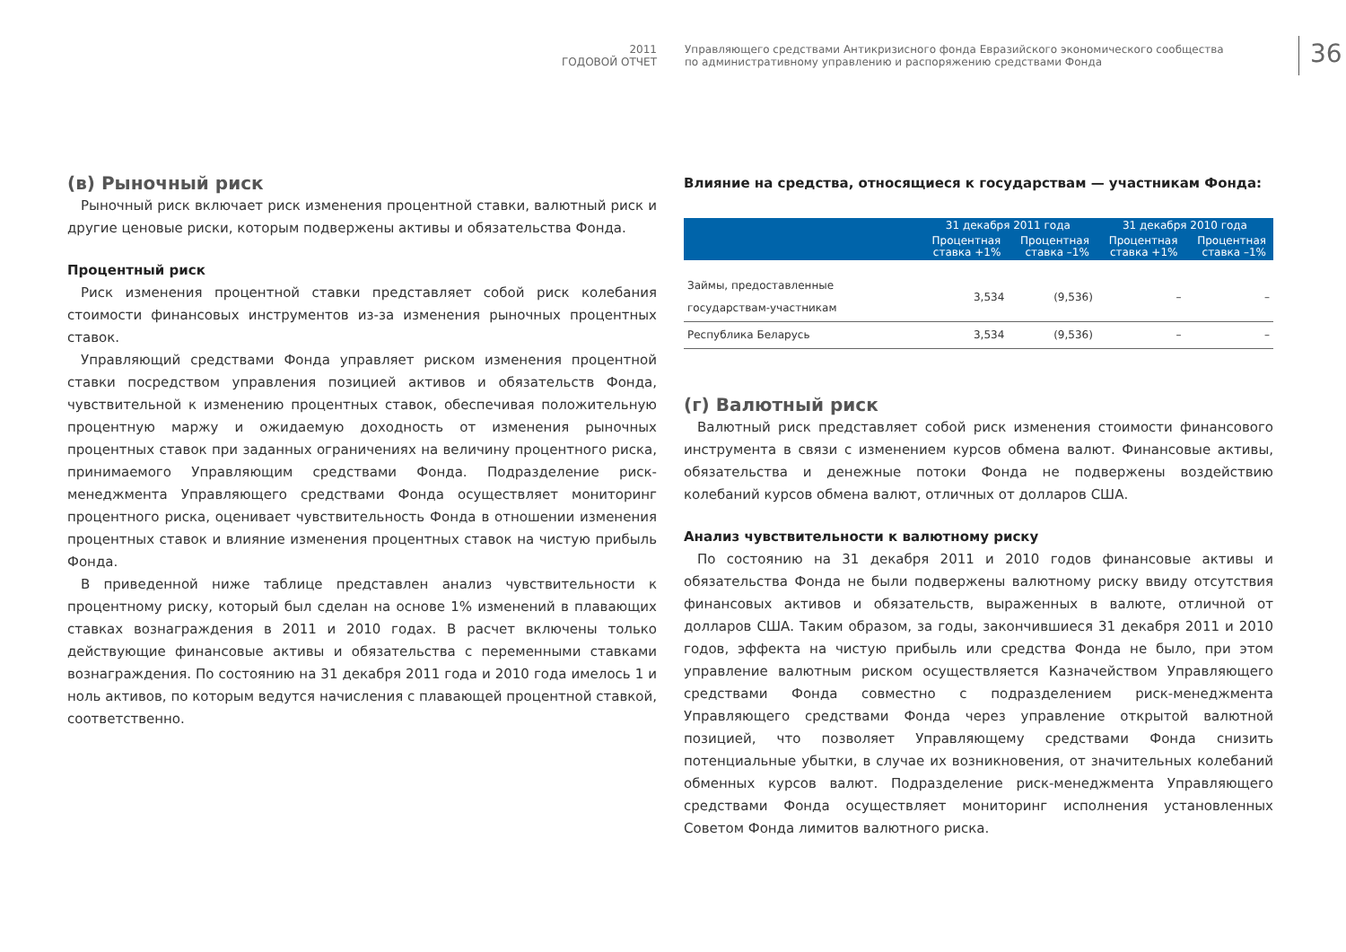2011
ГОДОВОЙ ОТЧЕТ
Управляющего средствами Антикризисного фонда Евразийского экономического сообщества
по административному управлению и распоряжению средствами Фонда
36
(в) Рыночный риск
Рыночный риск включает риск изменения процентной ставки, валютный риск и другие ценовые риски, которым подвержены активы и обязательства Фонда.
Процентный риск
Риск изменения процентной ставки представляет собой риск колебания стоимости финансовых инструментов из-за изменения рыночных процентных ставок.
Управляющий средствами Фонда управляет риском изменения процентной ставки посредством управления позицией активов и обязательств Фонда, чувствительной к изменению процентных ставок, обеспечивая положительную процентную маржу и ожидаемую доходность от изменения рыночных процентных ставок при заданных ограничениях на величину процентного риска, принимаемого Управляющим средствами Фонда. Подразделение риск-менеджмента Управляющего средствами Фонда осуществляет мониторинг процентного риска, оценивает чувствительность Фонда в отношении изменения процентных ставок и влияние изменения процентных ставок на чистую прибыль Фонда.
В приведенной ниже таблице представлен анализ чувствительности к процентному риску, который был сделан на основе 1% изменений в плавающих ставках вознаграждения в 2011 и 2010 годах. В расчет включены только действующие финансовые активы и обязательства с переменными ставками вознаграждения. По состоянию на 31 декабря 2011 года и 2010 года имелось 1 и ноль активов, по которым ведутся начисления с плавающей процентной ставкой, соответственно.
Влияние на средства, относящиеся к государствам — участникам Фонда:
| | 31 декабря 2011 года | | 31 декабря 2010 года | |
| --- | --- | --- | --- | --- |
| | Процентная ставка +1% | Процентная ставка –1% | Процентная ставка +1% | Процентная ставка –1% |
| Займы, предоставленные государствам-участникам | 3,534 | (9,536) | – | – |
| Республика Беларусь | 3,534 | (9,536) | – | – |
(г) Валютный риск
Валютный риск представляет собой риск изменения стоимости финансового инструмента в связи с изменением курсов обмена валют. Финансовые активы, обязательства и денежные потоки Фонда не подвержены воздействию колебаний курсов обмена валют, отличных от долларов США.
Анализ чувствительности к валютному риску
По состоянию на 31 декабря 2011 и 2010 годов финансовые активы и обязательства Фонда не были подвержены валютному риску ввиду отсутствия финансовых активов и обязательств, выраженных в валюте, отличной от долларов США. Таким образом, за годы, закончившиеся 31 декабря 2011 и 2010 годов, эффекта на чистую прибыль или средства Фонда не было, при этом управление валютным риском осуществляется Казначейством Управляющего средствами Фонда совместно с подразделением риск-менеджмента Управляющего средствами Фонда через управление открытой валютной позицией, что позволяет Управляющему средствами Фонда снизить потенциальные убытки, в случае их возникновения, от значительных колебаний обменных курсов валют. Подразделение риск-менеджмента Управляющего средствами Фонда осуществляет мониторинг исполнения установленных Советом Фонда лимитов валютного риска.